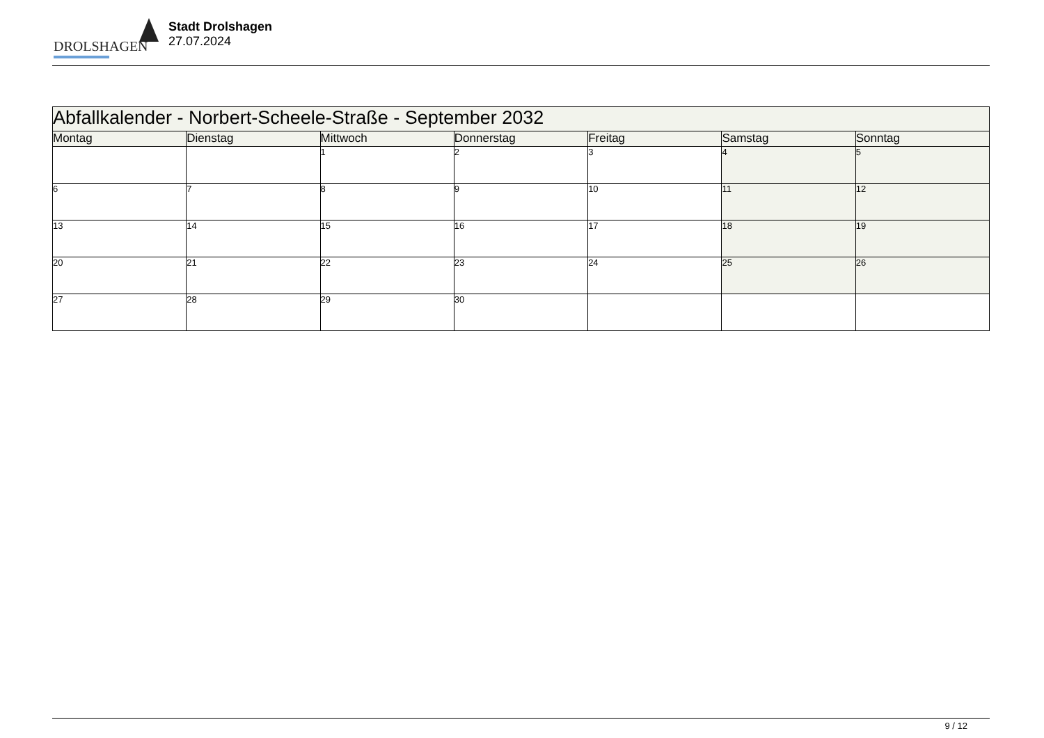DROLSHAGEN
Stadt Drolshagen
27.07.2024
| Abfallkalender - Norbert-Scheele-Straße - September 2032 | | | | | | |
| --- | --- | --- | --- | --- | --- | --- |
| Montag | Dienstag | Mittwoch | Donnerstag | Freitag | Samstag | Sonntag |
| | | 1 | 2 | 3 | 4 | 5 |
| 6 | 7 | 8 | 9 | 10 | 11 | 12 |
| 13 | 14 | 15 | 16 | 17 | 18 | 19 |
| 20 | 21 | 22 | 23 | 24 | 25 | 26 |
| 27 | 28 | 29 | 30 | | | |
9 / 12